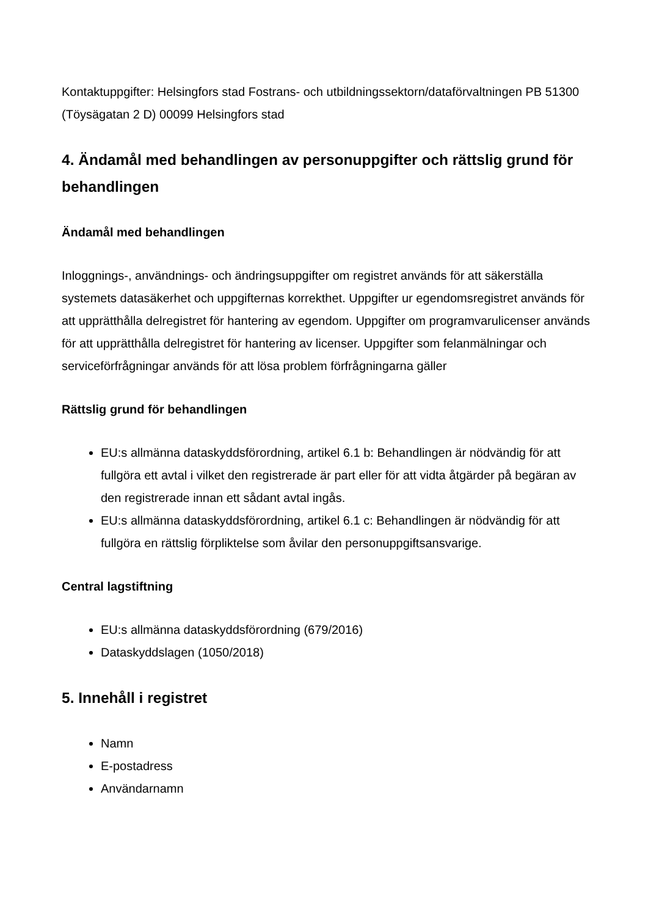Kontaktuppgifter: Helsingfors stad Fostrans- och utbildningssektorn/dataförvaltningen PB 51300 (Töysägatan 2 D) 00099 Helsingfors stad
4. Ändamål med behandlingen av personuppgifter och rättslig grund för behandlingen
Ändamål med behandlingen
Inloggnings-, användnings- och ändringsuppgifter om registret används för att säkerställa systemets datasäkerhet och uppgifternas korrekthet. Uppgifter ur egendomsregistret används för att upprätthålla delregistret för hantering av egendom. Uppgifter om programvarulicenser används för att upprätthålla delregistret för hantering av licenser. Uppgifter som felanmälningar och serviceförfrågningar används för att lösa problem förfrågningarna gäller
Rättslig grund för behandlingen
EU:s allmänna dataskyddsförordning, artikel 6.1 b: Behandlingen är nödvändig för att fullgöra ett avtal i vilket den registrerade är part eller för att vidta åtgärder på begäran av den registrerade innan ett sådant avtal ingås.
EU:s allmänna dataskyddsförordning, artikel 6.1 c: Behandlingen är nödvändig för att fullgöra en rättslig förpliktelse som åvilar den personuppgiftsansvarige.
Central lagstiftning
EU:s allmänna dataskyddsförordning (679/2016)
Dataskyddslagen (1050/2018)
5. Innehåll i registret
Namn
E-postadress
Användarnamn